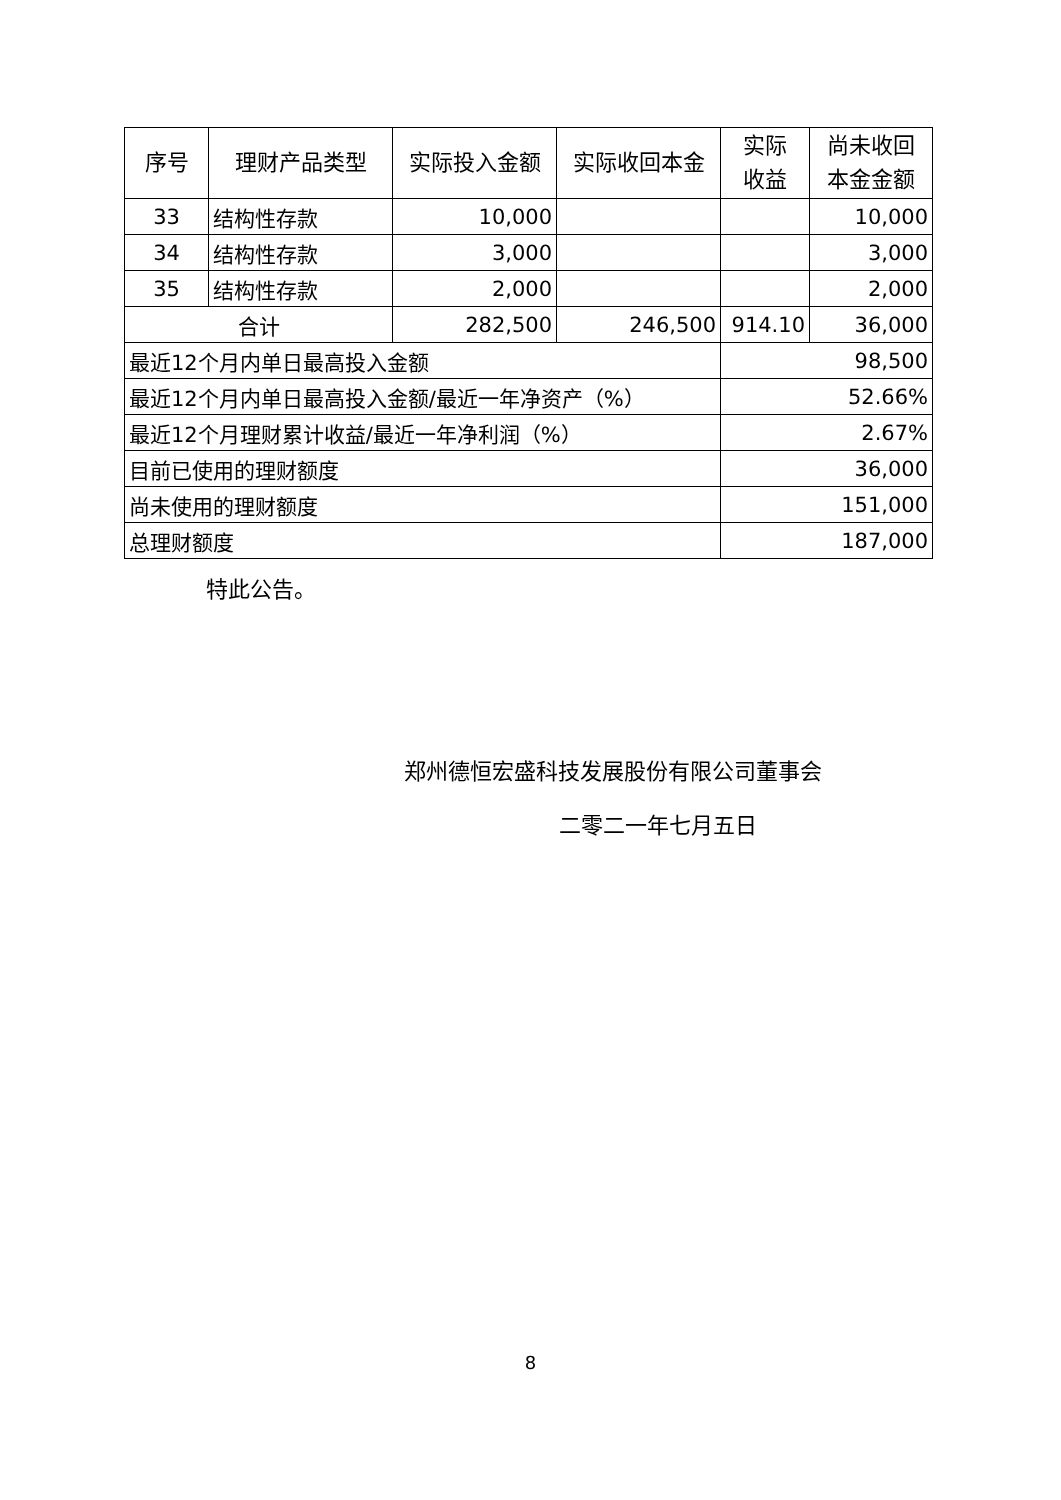| 序号 | 理财产品类型 | 实际投入金额 | 实际收回本金 | 实际 收益 | 尚未收回 本金金额 |
| --- | --- | --- | --- | --- | --- |
| 33 | 结构性存款 | 10,000 | | | 10,000 |
| 34 | 结构性存款 | 3,000 | | | 3,000 |
| 35 | 结构性存款 | 2,000 | | | 2,000 |
| 合计 | | 282,500 | 246,500 | 914.10 | 36,000 |
| 最近12个月内单日最高投入金额 | | | | 98,500 | |
| 最近12个月内单日最高投入金额/最近一年净资产（%） | | | | 52.66% | |
| 最近12个月理财累计收益/最近一年净利润（%） | | | | 2.67% | |
| 目前已使用的理财额度 | | | | 36,000 | |
| 尚未使用的理财额度 | | | | 151,000 | |
| 总理财额度 | | | | 187,000 | |
特此公告。
郑州德恒宏盛科技发展股份有限公司董事会
二零二一年七月五日
8